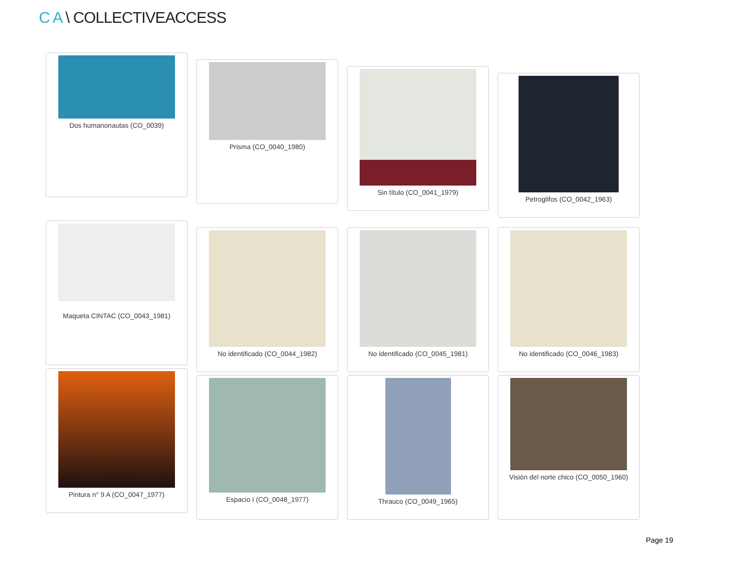C A \ COLLECTIVEACCESS
Dos humanonautas (CO_0039)
Prisma (CO_0040_1980)
Sin título (CO_0041_1979)
Petroglifos (CO_0042_1963)
Maqueta CINTAC (CO_0043_1981)
No identificado (CO_0044_1982) No identificado (CO_0045_1981) No identificado (CO_0046_1983)
Pintura n° 9 A (CO_0047_1977)
Espacio I (CO_0048_1977) Thrauco (CO_0049_1965) Visión del norte chico (CO_0050_1960)
Page 19